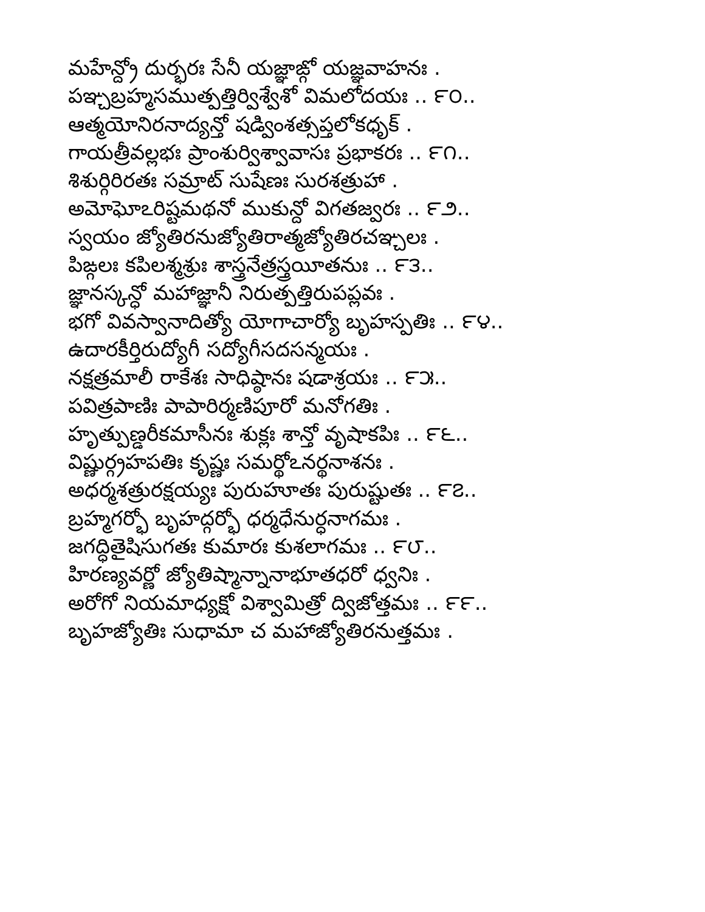మహేన్ద్రో దుర్భరః సేనీ యజ్ఞాఙ్గో యజ్ఞవాహనః .
పఞ్చబ్రహ్మసముత్పత్తిర్విశ్వేశో విమలోదయః .. ౯౦..
ఆత్మయోనిరనాద్యన్తో షడ్వింశత్సప్తలోకధృక్ .
గాయత్రీవల్లభః ప్రాంశుర్విశ్వావాసః ప్రభాకరః .. ౯౧..
శిశుర్గిరిరతః సమ్రాట్ సుషేణః సురశత్రుహా .
అమోఘోఽరిష్టమథనో ముకున్దో విగతజ్వరః .. ౯౨..
స్వయం జ్యోతిరనుజ్యోతిరాత్మజ్యోతిరచఞ్చలః .
పిఙ్గలః కపిలశ్మశ్రుః శాస్త్రనేత్రస్త్రయీతనుః .. ౯౩..
జ్ఞానస్కన్ధో మహాజ్ఞానీ నిరుత్పత్తిరుపప్లవః .
భగో వివస్వానాదిత్యో యోగాచార్యో బృహస్పతిః .. ౯౪..
ఉదారకీర్తిరుద్యోగీ సద్యోగీసదసన్మయః .
నక్షత్రమాలీ రాకేశః సాధిష్ఠానః షడాశ్రయః .. ౯౫..
పవిత్రపాణిః పాపారిర్మణిపూరో మనోగతిః .
హృత్పుణ్డరీకమాసీనః శుక్లః శాన్తో వృషాకపిః .. ౯౬..
విష్ణుర్గ్రహపతిః కృష్ణః సమర్థోఽనర్థనాశనః .
అధర్మశత్రురక్షయ్యః పురుహూతః పురుష్టుతః .. ౯౭..
బ్రహ్మగర్భో బృహద్గర్భో ధర్మధేనుర్ధనాగమః .
జగద్ధితైషిసుగతః కుమారః కుశలాగమః .. ౯౮..
హిరణ్యవర్ణో జ్యోతిష్మాన్నానాభూతధరో ధ్వనిః .
అరోగో నియమాధ్యక్షో విశ్వామిత్రో ద్విజోత్తమః .. ౯౯..
బృహజ్యోతిః సుధామా చ మహాజ్యోతిరనుత్తమః .